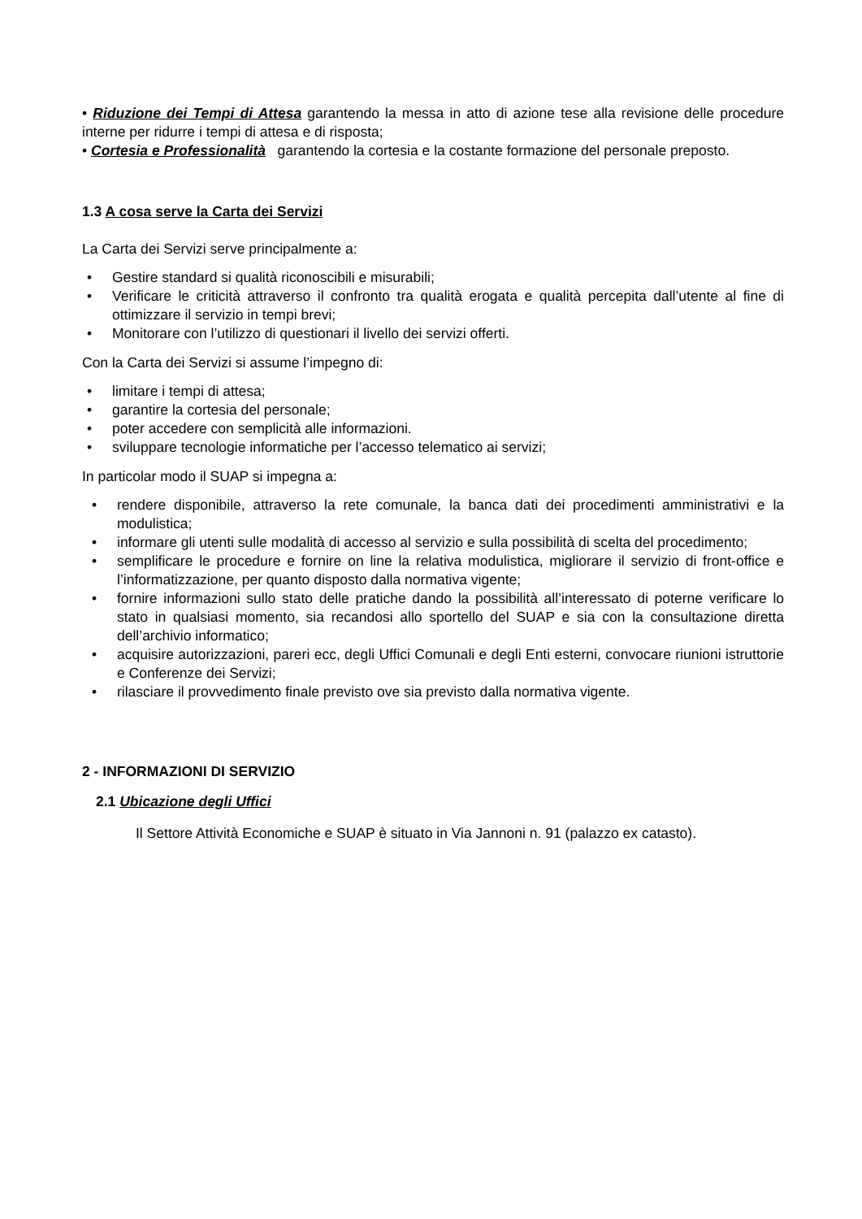• Riduzione dei Tempi di Attesa garantendo la messa in atto di azione tese alla revisione delle procedure interne per ridurre i tempi di attesa e di risposta;
• Cortesia e Professionalità garantendo la cortesia e la costante formazione del personale preposto.
1.3 A cosa serve la Carta dei Servizi
La Carta dei Servizi serve principalmente a:
• Gestire standard si qualità riconoscibili e misurabili;
• Verificare le criticità attraverso il confronto tra qualità erogata e qualità percepita dall’utente al fine di ottimizzare il servizio in tempi brevi;
• Monitorare con l’utilizzo di questionari il livello dei servizi offerti.
Con la Carta dei Servizi si assume l’impegno di:
• limitare i tempi di attesa;
• garantire la cortesia del personale;
• poter accedere con semplicità alle informazioni.
• sviluppare tecnologie informatiche per l’accesso telematico ai servizi;
In particolar modo il SUAP si impegna a:
• rendere disponibile, attraverso la rete comunale, la banca dati dei procedimenti amministrativi e la modulistica;
• informare gli utenti sulle modalità di accesso al servizio e sulla possibilità di scelta del procedimento;
• semplificare le procedure e fornire on line la relativa modulistica, migliorare il servizio di front-office e l’informatizzazione, per quanto disposto dalla normativa vigente;
• fornire informazioni sullo stato delle pratiche dando la possibilità all’interessato di poterne verificare lo stato in qualsiasi momento, sia recandosi allo sportello del SUAP e sia con la consultazione diretta dell’archivio informatico;
• acquisire autorizzazioni, pareri ecc, degli Uffici Comunali e degli Enti esterni, convocare riunioni istruttorie e Conferenze dei Servizi;
• rilasciare il provvedimento finale previsto ove sia previsto dalla normativa vigente.
2 - INFORMAZIONI DI SERVIZIO
2.1 Ubicazione degli Uffici
Il Settore Attività Economiche e SUAP è situato in Via Jannoni n. 91 (palazzo ex catasto).